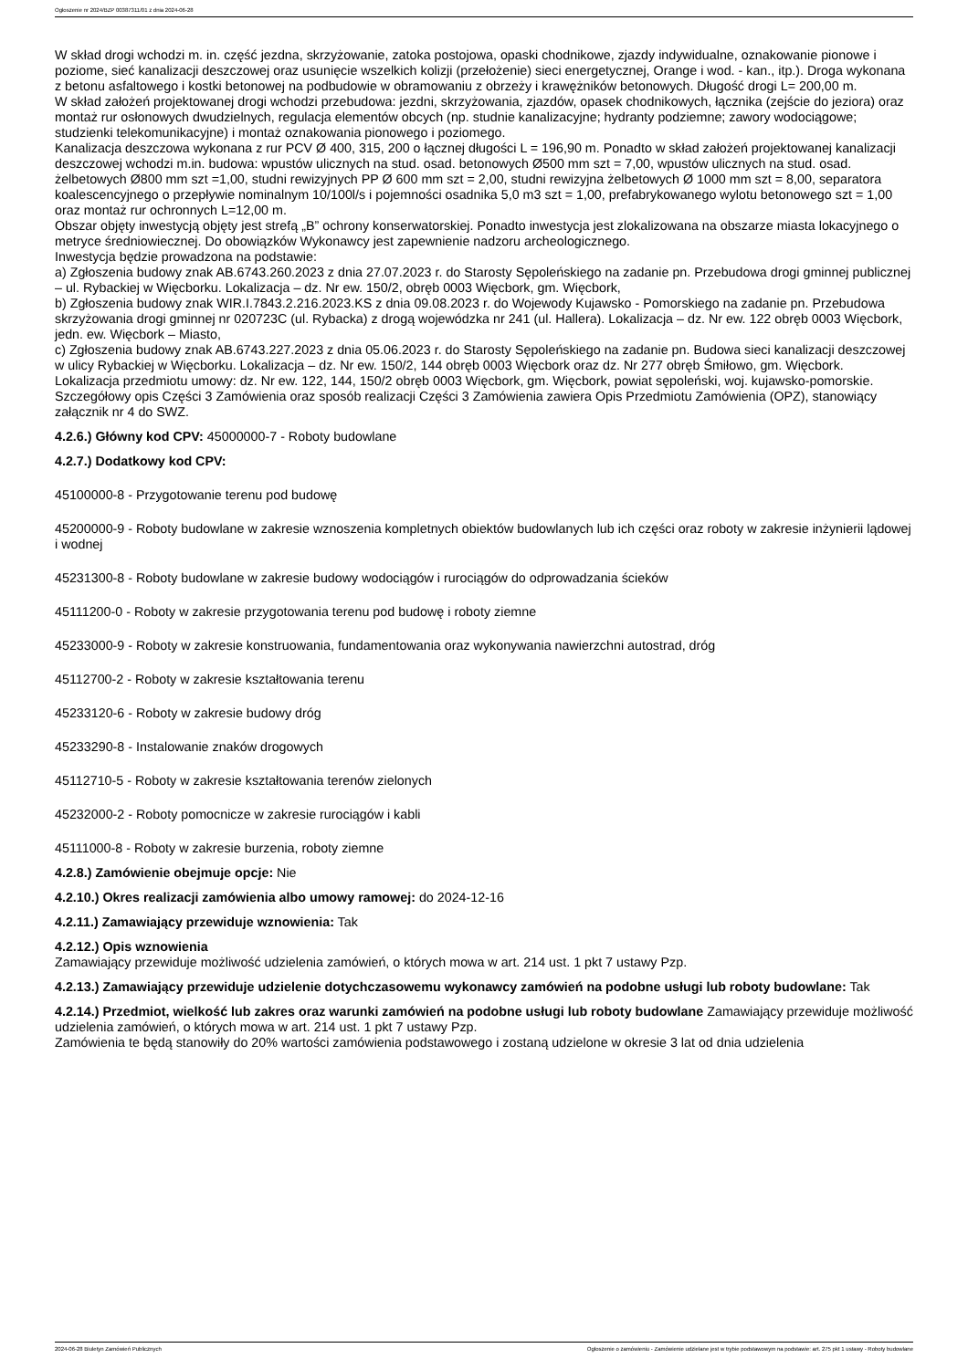Ogłoszenie nr 2024/BZP 00387311/01 z dnia 2024-06-28
W skład drogi wchodzi m. in. część jezdna, skrzyżowanie, zatoka postojowa, opaski chodnikowe, zjazdy indywidualne, oznakowanie pionowe i poziome, sieć kanalizacji deszczowej oraz usunięcie wszelkich kolizji (przełożenie) sieci energetycznej, Orange i wod. - kan., itp.). Droga wykonana z betonu asfaltowego i kostki betonowej na podbudowie w obramowaniu z obrzeży i krawężników betonowych. Długość drogi L= 200,00 m.
W skład założeń projektowanej drogi wchodzi przebudowa: jezdni, skrzyżowania, zjazdów, opasek chodnikowych, łącznika (zejście do jeziora) oraz montaż rur osłonowych dwudzielnych, regulacja elementów obcych (np. studnie kanalizacyjne; hydranty podziemne; zawory wodociągowe; studzienki telekomunikacyjne) i montaż oznakowania pionowego i poziomego.
Kanalizacja deszczowa wykonana z rur PCV Ø 400, 315, 200 o łącznej długości L = 196,90 m. Ponadto w skład założeń projektowanej kanalizacji deszczowej wchodzi m.in. budowa: wpustów ulicznych na stud. osad. betonowych Ø500 mm szt = 7,00, wpustów ulicznych na stud. osad. żelbetowych Ø800 mm szt =1,00, studni rewizyjnych PP Ø 600 mm szt = 2,00, studni rewizyjna żelbetowych Ø 1000 mm szt = 8,00, separatora koalescencyjnego o przepływie nominalnym 10/100l/s i pojemności osadnika 5,0 m3 szt = 1,00, prefabrykowanego wylotu betonowego szt = 1,00 oraz montaż rur ochronnych L=12,00 m.
Obszar objęty inwestycją objęty jest strefą „B” ochrony konserwatorskiej. Ponadto inwestycja jest zlokalizowana na obszarze miasta lokacyjnego o metryce średniowiecznej. Do obowiązków Wykonawcy jest zapewnienie nadzoru archeologicznego.
Inwestycja będzie prowadzona na podstawie:
a) Zgłoszenia budowy znak AB.6743.260.2023 z dnia 27.07.2023 r. do Starosty Sępoleńskiego na zadanie pn. Przebudowa drogi gminnej publicznej – ul. Rybackiej w Więcborku. Lokalizacja – dz. Nr ew. 150/2, obręb 0003 Więcbork, gm. Więcbork,
b) Zgłoszenia budowy znak WIR.I.7843.2.216.2023.KS z dnia 09.08.2023 r. do Wojewody Kujawsko - Pomorskiego na zadanie pn. Przebudowa skrzyżowania drogi gminnej nr 020723C (ul. Rybacka) z drogą wojewódzka nr 241 (ul. Hallera). Lokalizacja – dz. Nr ew. 122 obręb 0003 Więcbork, jedn. ew. Więcbork – Miasto,
c) Zgłoszenia budowy znak AB.6743.227.2023 z dnia 05.06.2023 r. do Starosty Sępoleńskiego na zadanie pn. Budowa sieci kanalizacji deszczowej w ulicy Rybackiej w Więcborku. Lokalizacja – dz. Nr ew. 150/2, 144 obręb 0003 Więcbork oraz dz. Nr 277 obręb Śmiłowo, gm. Więcbork.
Lokalizacja przedmiotu umowy: dz. Nr ew. 122, 144, 150/2 obręb 0003 Więcbork, gm. Więcbork, powiat sępoleński, woj. kujawsko-pomorskie.
Szczegółowy opis Części 3 Zamówienia oraz sposób realizacji Części 3 Zamówienia zawiera Opis Przedmiotu Zamówienia (OPZ), stanowiący załącznik nr 4 do SWZ.
4.2.6.) Główny kod CPV: 45000000-7 - Roboty budowlane
4.2.7.) Dodatkowy kod CPV:
45100000-8 - Przygotowanie terenu pod budowę
45200000-9 - Roboty budowlane w zakresie wznoszenia kompletnych obiektów budowlanych lub ich części oraz roboty w zakresie inżynierii lądowej i wodnej
45231300-8 - Roboty budowlane w zakresie budowy wodociągów i rurociągów do odprowadzania ścieków
45111200-0 - Roboty w zakresie przygotowania terenu pod budowę i roboty ziemne
45233000-9 - Roboty w zakresie konstruowania, fundamentowania oraz wykonywania nawierzchni autostrad, dróg
45112700-2 - Roboty w zakresie kształtowania terenu
45233120-6 - Roboty w zakresie budowy dróg
45233290-8 - Instalowanie znaków drogowych
45112710-5 - Roboty w zakresie kształtowania terenów zielonych
45232000-2 - Roboty pomocnicze w zakresie rurociągów i kabli
45111000-8 - Roboty w zakresie burzenia, roboty ziemne
4.2.8.) Zamówienie obejmuje opcje: Nie
4.2.10.) Okres realizacji zamówienia albo umowy ramowej: do 2024-12-16
4.2.11.) Zamawiający przewiduje wznowienia: Tak
4.2.12.) Opis wznowienia
Zamawiający przewiduje możliwość udzielenia zamówień, o których mowa w art. 214 ust. 1 pkt 7 ustawy Pzp.
4.2.13.) Zamawiający przewiduje udzielenie dotychczasowemu wykonawcy zamówień na podobne usługi lub roboty budowlane: Tak
4.2.14.) Przedmiot, wielkość lub zakres oraz warunki zamówień na podobne usługi lub roboty budowlane Zamawiający przewiduje możliwość udzielenia zamówień, o których mowa w art. 214 ust. 1 pkt 7 ustawy Pzp.
Zamówienia te będą stanowiły do 20% wartości zamówienia podstawowego i zostaną udzielone w okresie 3 lat od dnia udzielenia
2024-06-28 Biuletyn Zamówień Publicznych Ogłoszenie o zamówieniu - Zamówienie udzielane jest w trybie podstawowym na podstawie: art. 275 pkt 1 ustawy - Roboty budowlane